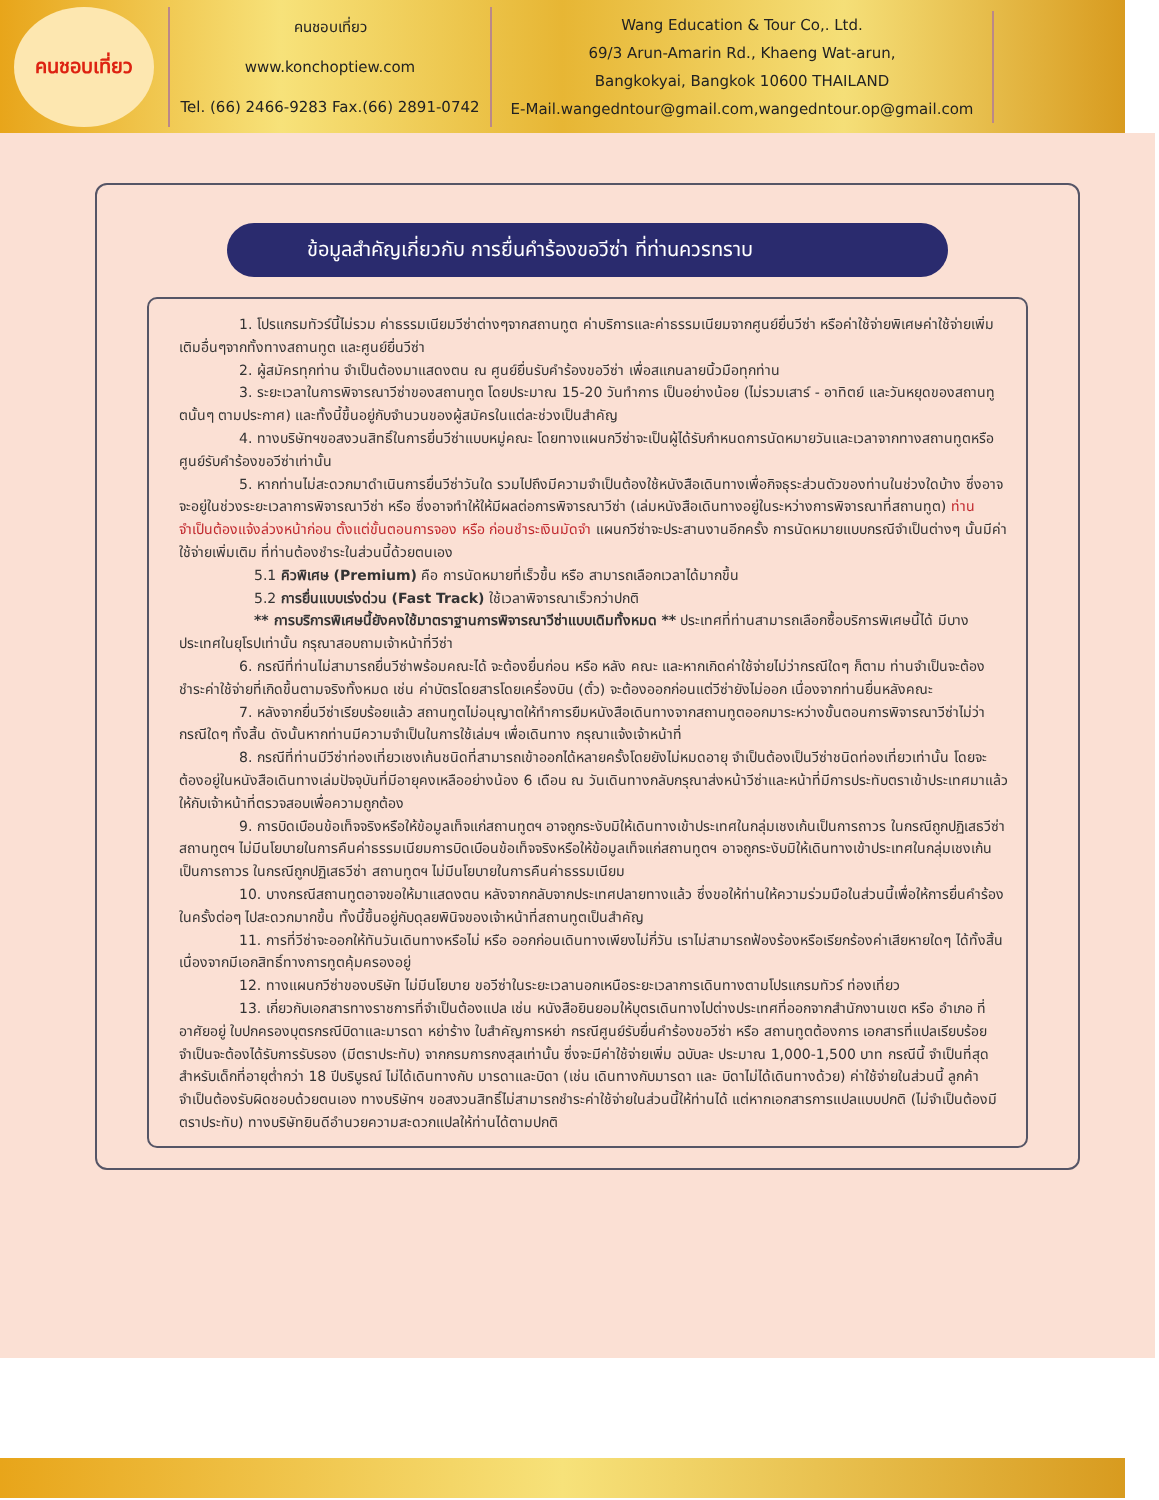คนชอบเที่ยว
คนชอบเที่ยว
www.konchoptiew.com
Tel. (66) 2466-9283 Fax.(66) 2891-0742
Wang Education & Tour Co,. Ltd.
69/3 Arun-Amarin Rd., Khaeng Wat-arun,
Bangkokyai, Bangkok 10600 THAILAND
E-Mail.wangedntour@gmail.com,wangedntour.op@gmail.com
ข้อมูลสำคัญเกี่ยวกับ การยื่นคำร้องขอวีซ่า ที่ท่านควรทราบ
1. โปรแกรมทัวร์นี้ไม่รวม ค่าธรรมเนียมวีซ่าต่างๆจากสถานทูต ค่าบริการและค่าธรรมเนียมจากศูนย์ยื่นวีซ่า หรือค่าใช้จ่ายพิเศษค่าใช้จ่ายเพิ่มเติมอื่นๆจากทั้งทางสถานทูต และศูนย์ยื่นวีซ่า
2. ผู้สมัครทุกท่าน จำเป็นต้องมาแสดงตน ณ ศูนย์ยื่นรับคำร้องขอวีซ่า เพื่อสแกนลายนิ้วมือทุกท่าน
3. ระยะเวลาในการพิจารณาวีซ่าของสถานทูต โดยประมาณ 15-20 วันทำการ เป็นอย่างน้อย (ไม่รวมเสาร์ - อาทิตย์ และวันหยุดของสถานทูตนั้นๆ ตามประกาศ) และทั้งนี้ขึ้นอยู่กับจำนวนของผู้สมัครในแต่ละช่วงเป็นสำคัญ
4. ทางบริษัทฯขอสงวนสิทธิ์ในการยื่นวีซ่าแบบหมู่คณะ โดยทางแผนกวีซ่าจะเป็นผู้ได้รับกำหนดการนัดหมายวันและเวลาจากทางสถานทูตหรือศูนย์รับคำร้องขอวีซ่าเท่านั้น
5. หากท่านไม่สะดวกมาดำเนินการยื่นวีซ่าวันใด รวมไปถึงมีความจำเป็นต้องใช้หนังสือเดินทางเพื่อกิจธุระส่วนตัวของท่านในช่วงใดบ้าง ซึ่งอาจจะอยู่ในช่วงระยะเวลาการพิจารณาวีซ่า หรือ ซึ่งอาจทำให้ให้มีผลต่อการพิจารณาวีซ่า (เล่มหนังสือเดินทางอยู่ในระหว่างการพิจารณาที่สถานทูต) ท่านจำเป็นต้องแจ้งล่วงหน้าก่อน ตั้งแต่ขั้นตอนการจอง หรือ ก่อนชำระเงินมัดจำ แผนกวีซ่าจะประสานงานอีกครั้ง การนัดหมายแบบกรณีจำเป็นต่างๆ นั้นมีค่าใช้จ่ายเพิ่มเติม ที่ท่านต้องชำระในส่วนนี้ด้วยตนเอง
5.1 คิวพิเศษ (Premium) คือ การนัดหมายที่เร็วขึ้น หรือ สามารถเลือกเวลาได้มากขึ้น
5.2 การยื่นแบบเร่งด่วน (Fast Track) ใช้เวลาพิจารณาเร็วกว่าปกติ
** การบริการพิเศษนี้ยังคงใช้มาตราฐานการพิจารณาวีซ่าแบบเดิมทั้งหมด ** ประเทศที่ท่านสามารถเลือกซื้อบริการพิเศษนี้ได้ มีบางประเทศในยุโรปเท่านั้น กรุณาสอบถามเจ้าหน้าที่วีซ่า
6. กรณีที่ท่านไม่สามารถยื่นวีซ่าพร้อมคณะได้ จะต้องยื่นก่อน หรือ หลัง คณะ และหากเกิดค่าใช้จ่ายไม่ว่ากรณีใดๆ ก็ตาม ท่านจำเป็นจะต้องชำระค่าใช้จ่ายที่เกิดขึ้นตามจริงทั้งหมด เช่น ค่าบัตรโดยสารโดยเครื่องบิน (ตั๋ว) จะต้องออกก่อนแต่วีซ่ายังไม่ออก เนื่องจากท่านยื่นหลังคณะ
7. หลังจากยื่นวีซ่าเรียบร้อยแล้ว สถานทูตไม่อนุญาตให้ทำการยืมหนังสือเดินทางจากสถานทูตออกมาระหว่างขั้นตอนการพิจารณาวีซ่าไม่ว่ากรณีใดๆ ทั้งสิ้น ดังนั้นหากท่านมีความจำเป็นในการใช้เล่มฯ เพื่อเดินทาง กรุณาแจ้งเจ้าหน้าที่
8. กรณีที่ท่านมีวีซ่าท่องเที่ยวเชงเก้นชนิดที่สามารถเข้าออกได้หลายครั้งโดยยังไม่หมดอายุ จำเป็นต้องเป็นวีซ่าชนิดท่องเที่ยวเท่านั้น โดยจะต้องอยู่ในหนังสือเดินทางเล่มปัจจุบันที่มีอายุคงเหลืออย่างน้อง 6 เดือน ณ วันเดินทางกลับกรุณาส่งหน้าวีซ่าและหน้าที่มีการประทับตราเข้าประเทศมาแล้วให้กับเจ้าหน้าที่ตรวจสอบเพื่อความถูกต้อง
9. การบิดเบือนข้อเท็จจริงหรือให้ข้อมูลเท็จแก่สถานทูตฯ อาจถูกระงับมิให้เดินทางเข้าประเทศในกลุ่มเชงเก้นเป็นการถาวร ในกรณีถูกปฏิเสธวีซ่า สถานทูตฯ ไม่มีนโยบายในการคืนค่าธรรมเนียมการบิดเบือนข้อเท็จจริงหรือให้ข้อมูลเท็จแก่สถานทูตฯ อาจถูกระงับมิให้เดินทางเข้าประเทศในกลุ่มเชงเก้นเป็นการถาวร ในกรณีถูกปฏิเสธวีซ่า สถานทูตฯ ไม่มีนโยบายในการคืนค่าธรรมเนียม
10. บางกรณีสถานทูตอาจขอให้มาแสดงตน หลังจากกลับจากประเทศปลายทางแล้ว ซึ่งขอให้ท่านให้ความร่วมมือในส่วนนี้เพื่อให้การยื่นคำร้องในครั้งต่อๆ ไปสะดวกมากขึ้น ทั้งนี้ขึ้นอยู่กับดุลยพินิจของเจ้าหน้าที่สถานทูตเป็นสำคัญ
11. การที่วีซ่าจะออกให้ทันวันเดินทางหรือไม่ หรือ ออกก่อนเดินทางเพียงไม่กี่วัน เราไม่สามารถฟ้องร้องหรือเรียกร้องค่าเสียหายใดๆ ได้ทั้งสิ้น เนื่องจากมีเอกสิทธิ์ทางการทูตคุ้มครองอยู่
12. ทางแผนกวีซ่าของบริษัท ไม่มีนโยบาย ขอวีซ่าในระยะเวลานอกเหนือระยะเวลาการเดินทางตามโปรแกรมทัวร์ ท่องเที่ยว
13. เกี่ยวกับเอกสารทางราชการที่จำเป็นต้องแปล เช่น หนังสือยินยอมให้บุตรเดินทางไปต่างประเทศที่ออกจากสำนักงานเขต หรือ อำเภอ ที่อาศัยอยู่ ใบปกครองบุตรกรณีบิดาและมารดา หย่าร้าง ใบสำคัญการหย่า กรณีศูนย์รับยื่นคำร้องขอวีซ่า หรือ สถานทูตต้องการ เอกสารที่แปลเรียบร้อย จำเป็นจะต้องได้รับการรับรอง (มีตราประทับ) จากกรมการกงสุลเท่านั้น ซึ่งจะมีค่าใช้จ่ายเพิ่ม ฉบับละ ประมาณ 1,000-1,500 บาท กรณีนี้ จำเป็นที่สุด สำหรับเด็กที่อายุต่ำกว่า 18 ปีบริบูรณ์ ไม่ได้เดินทางกับ มารดาและบิดา (เช่น เดินทางกับมารดา และ บิดาไม่ได้เดินทางด้วย) ค่าใช้จ่ายในส่วนนี้ ลูกค้าจำเป็นต้องรับผิดชอบด้วยตนเอง ทางบริษัทฯ ขอสงวนสิทธิ์ไม่สามารถชำระค่าใช้จ่ายในส่วนนี้ให้ท่านได้ แต่หากเอกสารการแปลแบบปกติ (ไม่จำเป็นต้องมีตราประทับ) ทางบริษัทยินดีอำนวยความสะดวกแปลให้ท่านได้ตามปกติ